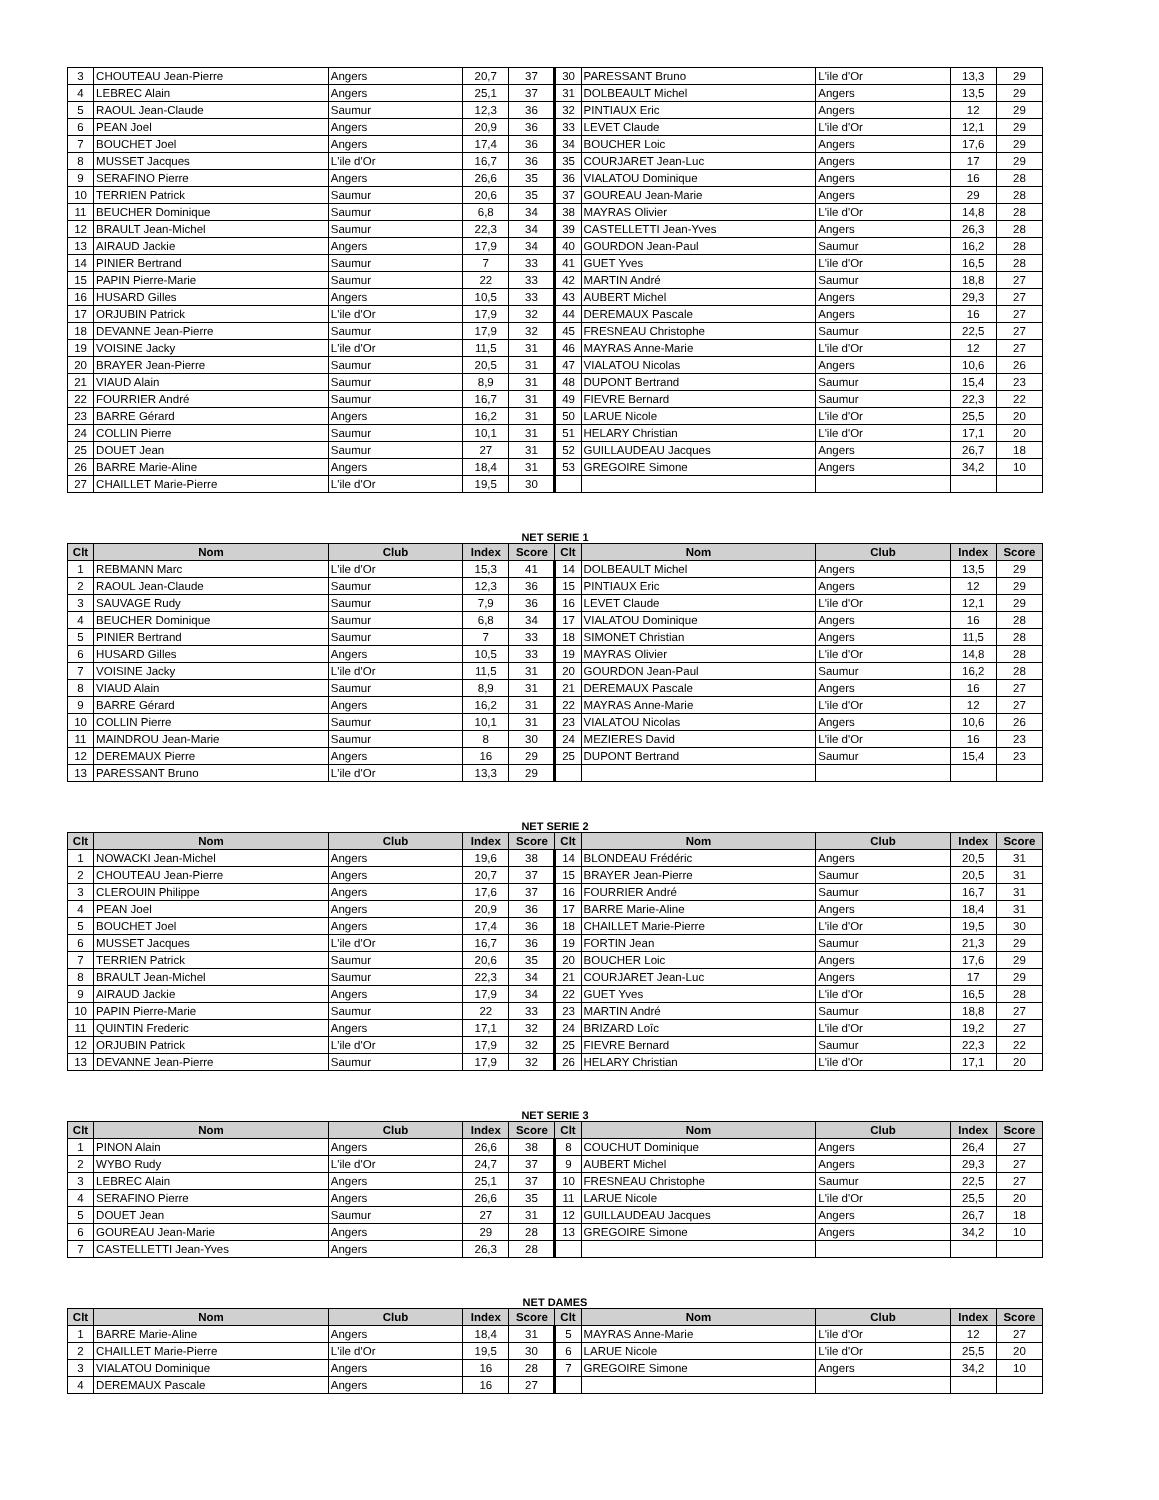| 3 | CHOUTEAU Jean-Pierre | Angers | 20,7 | 37 | 30 | PARESSANT Bruno | L'ile d'Or | 13,3 | 29 |
| 4 | LEBREC Alain | Angers | 25,1 | 37 | 31 | DOLBEAULT Michel | Angers | 13,5 | 29 |
| 5 | RAOUL Jean-Claude | Saumur | 12,3 | 36 | 32 | PINTIAUX Eric | Angers | 12 | 29 |
| 6 | PEAN Joel | Angers | 20,9 | 36 | 33 | LEVET Claude | L'ile d'Or | 12,1 | 29 |
| 7 | BOUCHET Joel | Angers | 17,4 | 36 | 34 | BOUCHER Loic | Angers | 17,6 | 29 |
| 8 | MUSSET Jacques | L'ile d'Or | 16,7 | 36 | 35 | COURJARET Jean-Luc | Angers | 17 | 29 |
| 9 | SERAFINO Pierre | Angers | 26,6 | 35 | 36 | VIALATOU Dominique | Angers | 16 | 28 |
| 10 | TERRIEN Patrick | Saumur | 20,6 | 35 | 37 | GOUREAU Jean-Marie | Angers | 29 | 28 |
| 11 | BEUCHER Dominique | Saumur | 6,8 | 34 | 38 | MAYRAS Olivier | L'ile d'Or | 14,8 | 28 |
| 12 | BRAULT Jean-Michel | Saumur | 22,3 | 34 | 39 | CASTELLETTI Jean-Yves | Angers | 26,3 | 28 |
| 13 | AIRAUD Jackie | Angers | 17,9 | 34 | 40 | GOURDON Jean-Paul | Saumur | 16,2 | 28 |
| 14 | PINIER Bertrand | Saumur | 7 | 33 | 41 | GUET Yves | L'ile d'Or | 16,5 | 28 |
| 15 | PAPIN Pierre-Marie | Saumur | 22 | 33 | 42 | MARTIN André | Saumur | 18,8 | 27 |
| 16 | HUSARD Gilles | Angers | 10,5 | 33 | 43 | AUBERT Michel | Angers | 29,3 | 27 |
| 17 | ORJUBIN Patrick | L'ile d'Or | 17,9 | 32 | 44 | DEREMAUX Pascale | Angers | 16 | 27 |
| 18 | DEVANNE Jean-Pierre | Saumur | 17,9 | 32 | 45 | FRESNEAU Christophe | Saumur | 22,5 | 27 |
| 19 | VOISINE Jacky | L'ile d'Or | 11,5 | 31 | 46 | MAYRAS Anne-Marie | L'ile d'Or | 12 | 27 |
| 20 | BRAYER Jean-Pierre | Saumur | 20,5 | 31 | 47 | VIALATOU Nicolas | Angers | 10,6 | 26 |
| 21 | VIAUD Alain | Saumur | 8,9 | 31 | 48 | DUPONT Bertrand | Saumur | 15,4 | 23 |
| 22 | FOURRIER André | Saumur | 16,7 | 31 | 49 | FIEVRE Bernard | Saumur | 22,3 | 22 |
| 23 | BARRE Gérard | Angers | 16,2 | 31 | 50 | LARUE Nicole | L'ile d'Or | 25,5 | 20 |
| 24 | COLLIN Pierre | Saumur | 10,1 | 31 | 51 | HELARY Christian | L'ile d'Or | 17,1 | 20 |
| 25 | DOUET Jean | Saumur | 27 | 31 | 52 | GUILLAUDEAU Jacques | Angers | 26,7 | 18 |
| 26 | BARRE Marie-Aline | Angers | 18,4 | 31 | 53 | GREGOIRE Simone | Angers | 34,2 | 10 |
| 27 | CHAILLET Marie-Pierre | L'ile d'Or | 19,5 | 30 | | | | | |
NET SERIE 1
| Clt | Nom | Club | Index | Score | Clt | Nom | Club | Index | Score |
| --- | --- | --- | --- | --- | --- | --- | --- | --- | --- |
| 1 | REBMANN Marc | L'ile d'Or | 15,3 | 41 | 14 | DOLBEAULT Michel | Angers | 13,5 | 29 |
| 2 | RAOUL Jean-Claude | Saumur | 12,3 | 36 | 15 | PINTIAUX Eric | Angers | 12 | 29 |
| 3 | SAUVAGE Rudy | Saumur | 7,9 | 36 | 16 | LEVET Claude | L'ile d'Or | 12,1 | 29 |
| 4 | BEUCHER Dominique | Saumur | 6,8 | 34 | 17 | VIALATOU Dominique | Angers | 16 | 28 |
| 5 | PINIER Bertrand | Saumur | 7 | 33 | 18 | SIMONET Christian | Angers | 11,5 | 28 |
| 6 | HUSARD Gilles | Angers | 10,5 | 33 | 19 | MAYRAS Olivier | L'ile d'Or | 14,8 | 28 |
| 7 | VOISINE Jacky | L'ile d'Or | 11,5 | 31 | 20 | GOURDON Jean-Paul | Saumur | 16,2 | 28 |
| 8 | VIAUD Alain | Saumur | 8,9 | 31 | 21 | DEREMAUX Pascale | Angers | 16 | 27 |
| 9 | BARRE Gérard | Angers | 16,2 | 31 | 22 | MAYRAS Anne-Marie | L'ile d'Or | 12 | 27 |
| 10 | COLLIN Pierre | Saumur | 10,1 | 31 | 23 | VIALATOU Nicolas | Angers | 10,6 | 26 |
| 11 | MAINDROU Jean-Marie | Saumur | 8 | 30 | 24 | MEZIERES David | L'ile d'Or | 16 | 23 |
| 12 | DEREMAUX Pierre | Angers | 16 | 29 | 25 | DUPONT Bertrand | Saumur | 15,4 | 23 |
| 13 | PARESSANT Bruno | L'ile d'Or | 13,3 | 29 | | | | | |
NET SERIE 2
| Clt | Nom | Club | Index | Score | Clt | Nom | Club | Index | Score |
| --- | --- | --- | --- | --- | --- | --- | --- | --- | --- |
| 1 | NOWACKI Jean-Michel | Angers | 19,6 | 38 | 14 | BLONDEAU Frédéric | Angers | 20,5 | 31 |
| 2 | CHOUTEAU Jean-Pierre | Angers | 20,7 | 37 | 15 | BRAYER Jean-Pierre | Saumur | 20,5 | 31 |
| 3 | CLEROUIN Philippe | Angers | 17,6 | 37 | 16 | FOURRIER André | Saumur | 16,7 | 31 |
| 4 | PEAN Joel | Angers | 20,9 | 36 | 17 | BARRE Marie-Aline | Angers | 18,4 | 31 |
| 5 | BOUCHET Joel | Angers | 17,4 | 36 | 18 | CHAILLET Marie-Pierre | L'ile d'Or | 19,5 | 30 |
| 6 | MUSSET Jacques | L'ile d'Or | 16,7 | 36 | 19 | FORTIN Jean | Saumur | 21,3 | 29 |
| 7 | TERRIEN Patrick | Saumur | 20,6 | 35 | 20 | BOUCHER Loic | Angers | 17,6 | 29 |
| 8 | BRAULT Jean-Michel | Saumur | 22,3 | 34 | 21 | COURJARET Jean-Luc | Angers | 17 | 29 |
| 9 | AIRAUD Jackie | Angers | 17,9 | 34 | 22 | GUET Yves | L'ile d'Or | 16,5 | 28 |
| 10 | PAPIN Pierre-Marie | Saumur | 22 | 33 | 23 | MARTIN André | Saumur | 18,8 | 27 |
| 11 | QUINTIN Frederic | Angers | 17,1 | 32 | 24 | BRIZARD Loîc | L'ile d'Or | 19,2 | 27 |
| 12 | ORJUBIN Patrick | L'ile d'Or | 17,9 | 32 | 25 | FIEVRE Bernard | Saumur | 22,3 | 22 |
| 13 | DEVANNE Jean-Pierre | Saumur | 17,9 | 32 | 26 | HELARY Christian | L'ile d'Or | 17,1 | 20 |
NET SERIE 3
| Clt | Nom | Club | Index | Score | Clt | Nom | Club | Index | Score |
| --- | --- | --- | --- | --- | --- | --- | --- | --- | --- |
| 1 | PINON Alain | Angers | 26,6 | 38 | 8 | COUCHUT Dominique | Angers | 26,4 | 27 |
| 2 | WYBO Rudy | L'ile d'Or | 24,7 | 37 | 9 | AUBERT Michel | Angers | 29,3 | 27 |
| 3 | LEBREC Alain | Angers | 25,1 | 37 | 10 | FRESNEAU Christophe | Saumur | 22,5 | 27 |
| 4 | SERAFINO Pierre | Angers | 26,6 | 35 | 11 | LARUE Nicole | L'ile d'Or | 25,5 | 20 |
| 5 | DOUET Jean | Saumur | 27 | 31 | 12 | GUILLAUDEAU Jacques | Angers | 26,7 | 18 |
| 6 | GOUREAU Jean-Marie | Angers | 29 | 28 | 13 | GREGOIRE Simone | Angers | 34,2 | 10 |
| 7 | CASTELLETTI Jean-Yves | Angers | 26,3 | 28 | | | | | |
NET DAMES
| Clt | Nom | Club | Index | Score | Clt | Nom | Club | Index | Score |
| --- | --- | --- | --- | --- | --- | --- | --- | --- | --- |
| 1 | BARRE Marie-Aline | Angers | 18,4 | 31 | 5 | MAYRAS Anne-Marie | L'ile d'Or | 12 | 27 |
| 2 | CHAILLET Marie-Pierre | L'ile d'Or | 19,5 | 30 | 6 | LARUE Nicole | L'ile d'Or | 25,5 | 20 |
| 3 | VIALATOU Dominique | Angers | 16 | 28 | 7 | GREGOIRE Simone | Angers | 34,2 | 10 |
| 4 | DEREMAUX Pascale | Angers | 16 | 27 | | | | | |